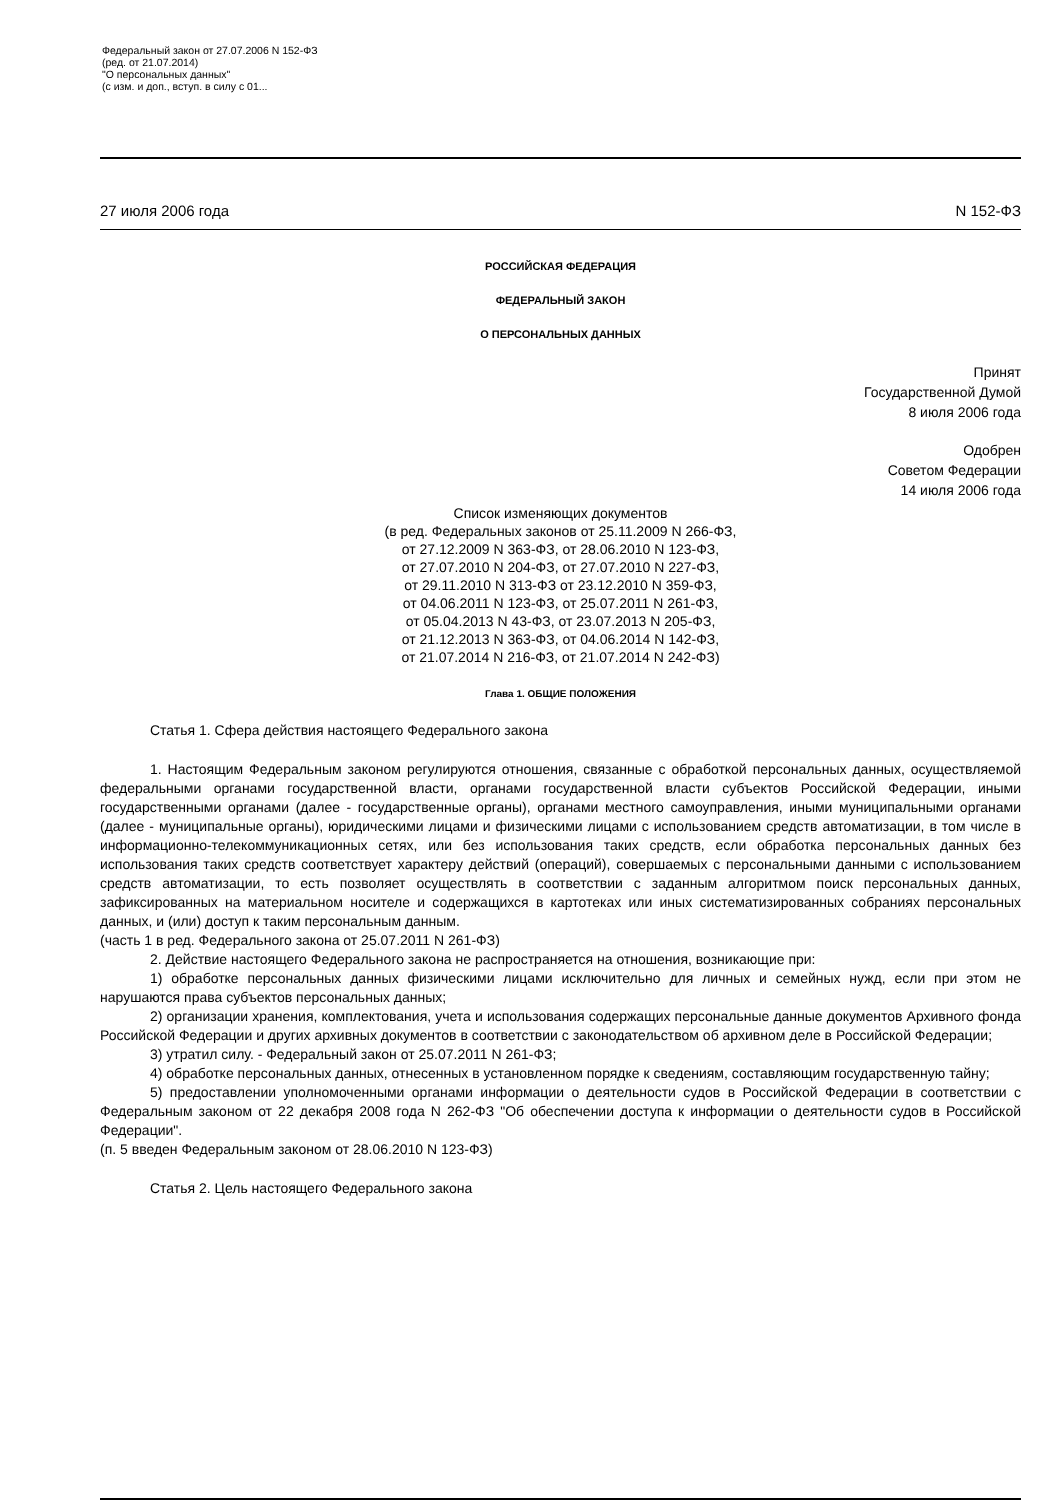Федеральный закон от 27.07.2006 N 152-ФЗ
(ред. от 21.07.2014)
"О персональных данных"
(с изм. и доп., вступ. в силу с 01...
27 июля 2006 года N 152-ФЗ
РОССИЙСКАЯ ФЕДЕРАЦИЯ
ФЕДЕРАЛЬНЫЙ ЗАКОН
О ПЕРСОНАЛЬНЫХ ДАННЫХ
Принят
Государственной Думой
8 июля 2006 года
Одобрен
Советом Федерации
14 июля 2006 года
Список изменяющих документов
(в ред. Федеральных законов от 25.11.2009 N 266-ФЗ,
от 27.12.2009 N 363-ФЗ, от 28.06.2010 N 123-ФЗ,
от 27.07.2010 N 204-ФЗ, от 27.07.2010 N 227-ФЗ,
от 29.11.2010 N 313-ФЗ от 23.12.2010 N 359-ФЗ,
от 04.06.2011 N 123-ФЗ, от 25.07.2011 N 261-ФЗ,
от 05.04.2013 N 43-ФЗ, от 23.07.2013 N 205-ФЗ,
от 21.12.2013 N 363-ФЗ, от 04.06.2014 N 142-ФЗ,
от 21.07.2014 N 216-ФЗ, от 21.07.2014 N 242-ФЗ)
Глава 1. ОБЩИЕ ПОЛОЖЕНИЯ
Статья 1. Сфера действия настоящего Федерального закона
1. Настоящим Федеральным законом регулируются отношения, связанные с обработкой персональных данных, осуществляемой федеральными органами государственной власти, органами государственной власти субъектов Российской Федерации, иными государственными органами (далее - государственные органы), органами местного самоуправления, иными муниципальными органами (далее - муниципальные органы), юридическими лицами и физическими лицами с использованием средств автоматизации, в том числе в информационно-телекоммуникационных сетях, или без использования таких средств, если обработка персональных данных без использования таких средств соответствует характеру действий (операций), совершаемых с персональными данными с использованием средств автоматизации, то есть позволяет осуществлять в соответствии с заданным алгоритмом поиск персональных данных, зафиксированных на материальном носителе и содержащихся в картотеках или иных систематизированных собраниях персональных данных, и (или) доступ к таким персональным данным.
(часть 1 в ред. Федерального закона от 25.07.2011 N 261-ФЗ)
2. Действие настоящего Федерального закона не распространяется на отношения, возникающие при:
1) обработке персональных данных физическими лицами исключительно для личных и семейных нужд, если при этом не нарушаются права субъектов персональных данных;
2) организации хранения, комплектования, учета и использования содержащих персональные данные документов Архивного фонда Российской Федерации и других архивных документов в соответствии с законодательством об архивном деле в Российской Федерации;
3) утратил силу. - Федеральный закон от 25.07.2011 N 261-ФЗ;
4) обработке персональных данных, отнесенных в установленном порядке к сведениям, составляющим государственную тайну;
5) предоставлении уполномоченными органами информации о деятельности судов в Российской Федерации в соответствии с Федеральным законом от 22 декабря 2008 года N 262-ФЗ "Об обеспечении доступа к информации о деятельности судов в Российской Федерации".
(п. 5 введен Федеральным законом от 28.06.2010 N 123-ФЗ)
Статья 2. Цель настоящего Федерального закона